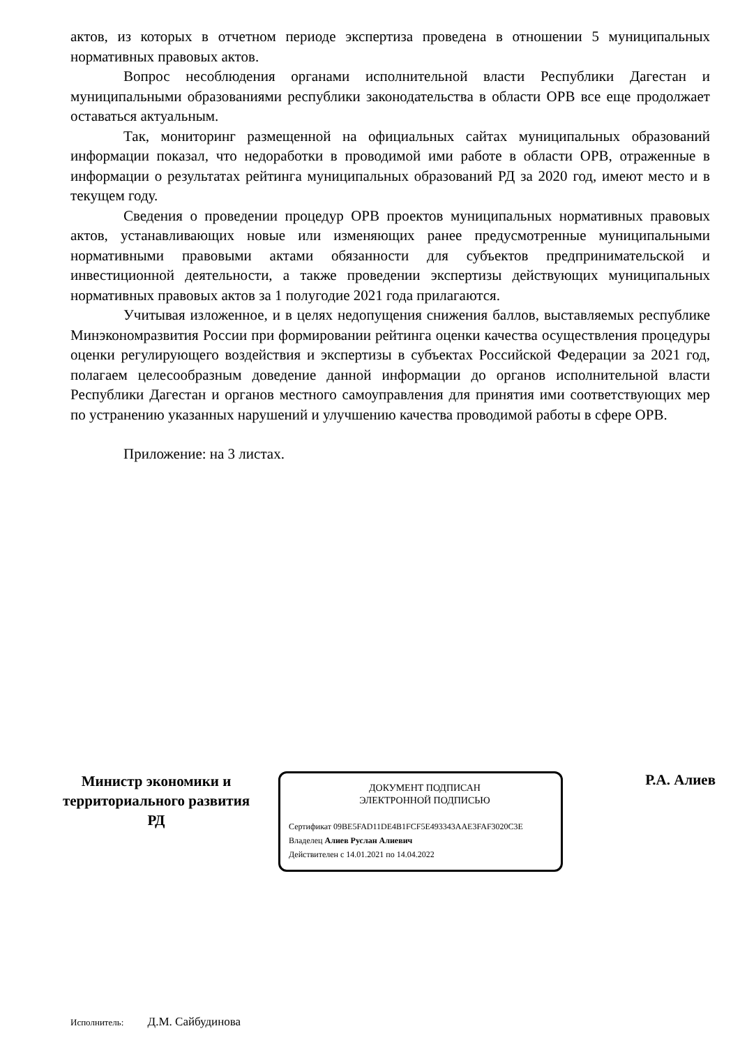актов, из которых в отчетном периоде экспертиза проведена в отношении 5 муниципальных нормативных правовых актов.
Вопрос несоблюдения органами исполнительной власти Республики Дагестан и муниципальными образованиями республики законодательства в области ОРВ все еще продолжает оставаться актуальным.
Так, мониторинг размещенной на официальных сайтах муниципальных образований информации показал, что недоработки в проводимой ими работе в области ОРВ, отраженные в информации о результатах рейтинга муниципальных образований РД за 2020 год, имеют место и в текущем году.
Сведения о проведении процедур ОРВ проектов муниципальных нормативных правовых актов, устанавливающих новые или изменяющих ранее предусмотренные муниципальными нормативными правовыми актами обязанности для субъектов предпринимательской и инвестиционной деятельности, а также проведении экспертизы действующих муниципальных нормативных правовых актов за 1 полугодие 2021 года прилагаются.
Учитывая изложенное, и в целях недопущения снижения баллов, выставляемых республике Минэкономразвития России при формировании рейтинга оценки качества осуществления процедуры оценки регулирующего воздействия и экспертизы в субъектах Российской Федерации за 2021 год, полагаем целесообразным доведение данной информации до органов исполнительной власти Республики Дагестан и органов местного самоуправления для принятия ими соответствующих мер по устранению указанных нарушений и улучшению качества проводимой работы в сфере ОРВ.
Приложение: на 3 листах.
Министр экономики и территориального развития РД
ДОКУМЕНТ ПОДПИСАН
ЭЛЕКТРОННОЙ ПОДПИСЬЮ
Сертификат 09BE5FAD11DE4B1FCF5E493343AAE3FAF3020C3E
Владелец Алиев Руслан Алиевич
Действителен с 14.01.2021 по 14.04.2022
Р.А. Алиев
Исполнитель: Д.М. Сайбудинова